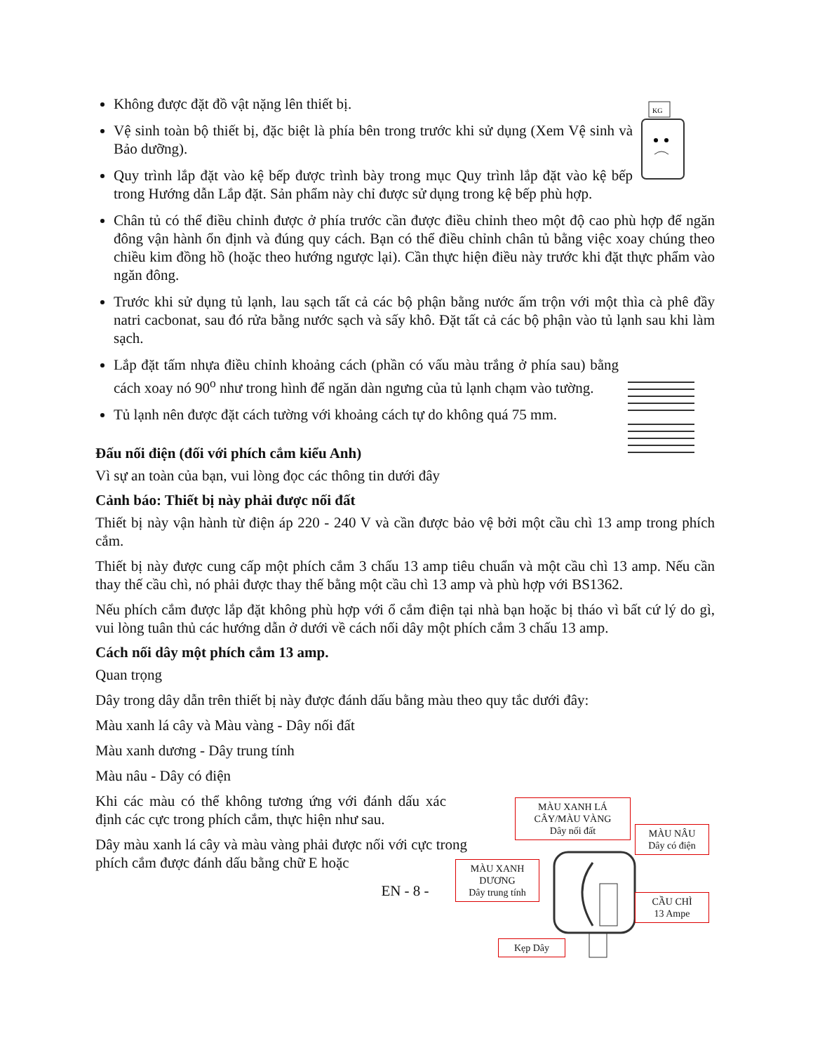KG
Không được đặt đồ vật nặng lên thiết bị.
Vệ sinh toàn bộ thiết bị, đặc biệt là phía bên trong trước khi sử dụng (Xem Vệ sinh và Bảo dưỡng).
Quy trình lắp đặt vào kệ bếp được trình bày trong mục Quy trình lắp đặt vào kệ bếp trong Hướng dẫn Lắp đặt. Sản phẩm này chỉ được sử dụng trong kệ bếp phù hợp.
Chân tủ có thể điều chỉnh được ở phía trước cần được điều chỉnh theo một độ cao phù hợp để ngăn đông vận hành ổn định và đúng quy cách. Bạn có thể điều chỉnh chân tủ bằng việc xoay chúng theo chiều kim đồng hồ (hoặc theo hướng ngược lại). Cần thực hiện điều này trước khi đặt thực phẩm vào ngăn đông.
Trước khi sử dụng tủ lạnh, lau sạch tất cả các bộ phận bằng nước ấm trộn với một thìa cà phê đầy natri cacbonat, sau đó rửa bằng nước sạch và sấy khô. Đặt tất cả các bộ phận vào tủ lạnh sau khi làm sạch.
Lắp đặt tấm nhựa điều chỉnh khoảng cách (phần có vấu màu trắng ở phía sau) bằng cách xoay nó 90<sup>o</sup> như trong hình để ngăn dàn ngưng của tủ lạnh chạm vào tường.
Tủ lạnh nên được đặt cách tường với khoảng cách tự do không quá 75 mm.
Đấu nối điện (đối với phích cắm kiểu Anh)
Vì sự an toàn của bạn, vui lòng đọc các thông tin dưới đây
Cảnh báo: Thiết bị này phải được nối đất
Thiết bị này vận hành từ điện áp 220 - 240 V và cần được bảo vệ bởi một cầu chì 13 amp trong phích cắm.
Thiết bị này được cung cấp một phích cắm 3 chấu 13 amp tiêu chuẩn và một cầu chì 13 amp. Nếu cần thay thế cầu chì, nó phải được thay thế bằng một cầu chì 13 amp và phù hợp với BS1362.
Nếu phích cắm được lắp đặt không phù hợp với ổ cắm điện tại nhà bạn hoặc bị tháo vì bất cứ lý do gì, vui lòng tuân thủ các hướng dẫn ở dưới về cách nối dây một phích cắm 3 chấu 13 amp.
Cách nối dây một phích cắm 13 amp.
Quan trọng
Dây trong dây dẫn trên thiết bị này được đánh dấu bằng màu theo quy tắc dưới đây:
Màu xanh lá cây và Màu vàng - Dây nối đất
Màu xanh dương - Dây trung tính
Màu nâu - Dây có điện
Khi các màu có thể không tương ứng với đánh dấu xác định các cực trong phích cắm, thực hiện như sau.
Dây màu xanh lá cây và màu vàng phải được nối với cực trong phích cắm được đánh dấu bằng chữ E hoặc
EN - 8 -
MÀU XANH LÁ CÂY/MÀU VÀNG
Dây nối đất
MÀU NÂU
Dây có điện
MÀU XANH DƯƠNG
Dây trung tính
CẦU CHÌ
13 Ampe
Kẹp Dây